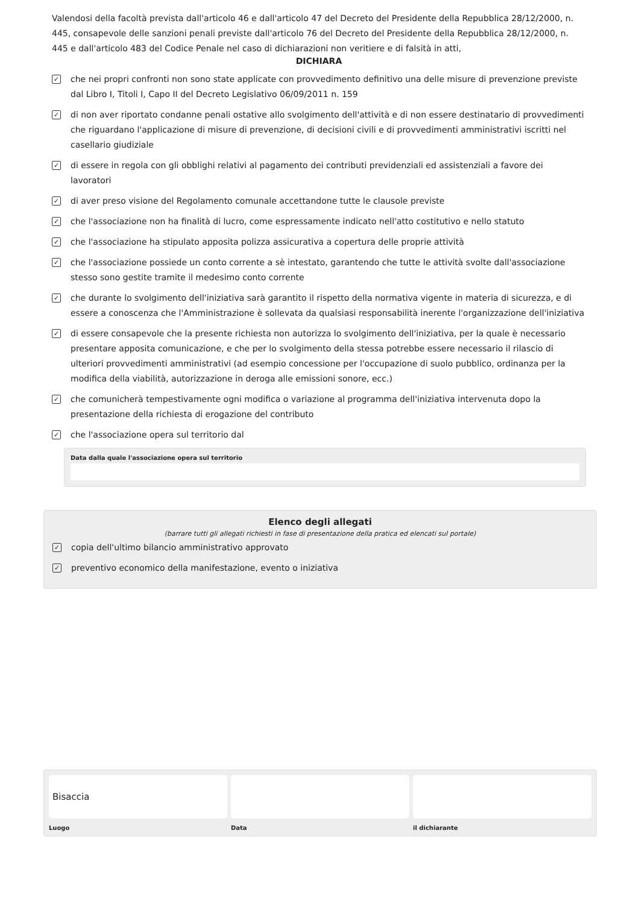Valendosi della facoltà prevista dall'articolo 46 e dall'articolo 47 del Decreto del Presidente della Repubblica 28/12/2000, n. 445, consapevole delle sanzioni penali previste dall'articolo 76 del Decreto del Presidente della Repubblica 28/12/2000, n. 445 e dall'articolo 483 del Codice Penale nel caso di dichiarazioni non veritiere e di falsità in atti,
DICHIARA
✓ che nei propri confronti non sono state applicate con provvedimento definitivo una delle misure di prevenzione previste dal Libro I, Titoli I, Capo II del Decreto Legislativo 06/09/2011 n. 159
✓ di non aver riportato condanne penali ostative allo svolgimento dell'attività e di non essere destinatario di provvedimenti che riguardano l'applicazione di misure di prevenzione, di decisioni civili e di provvedimenti amministrativi iscritti nel casellario giudiziale
✓ di essere in regola con gli obblighi relativi al pagamento dei contributi previdenziali ed assistenziali a favore dei lavoratori
✓ di aver preso visione del Regolamento comunale accettandone tutte le clausole previste
✓ che l'associazione non ha finalità di lucro, come espressamente indicato nell'atto costitutivo e nello statuto
✓ che l'associazione ha stipulato apposita polizza assicurativa a copertura delle proprie attività
✓ che l'associazione possiede un conto corrente a sè intestato, garantendo che tutte le attività svolte dall'associazione stesso sono gestite tramite il medesimo conto corrente
✓ che durante lo svolgimento dell'iniziativa sarà garantito il rispetto della normativa vigente in materia di sicurezza, e di essere a conoscenza che l'Amministrazione è sollevata da qualsiasi responsabilità inerente l'organizzazione dell'iniziativa
✓ di essere consapevole che la presente richiesta non autorizza lo svolgimento dell'iniziativa, per la quale è necessario presentare apposita comunicazione, e che per lo svolgimento della stessa potrebbe essere necessario il rilascio di ulteriori provvedimenti amministrativi (ad esempio concessione per l'occupazione di suolo pubblico, ordinanza per la modifica della viabilità, autorizzazione in deroga alle emissioni sonore, ecc.)
✓ che comunicherà tempestivamente ogni modifica o variazione al programma dell'iniziativa intervenuta dopo la presentazione della richiesta di erogazione del contributo
✓ che l'associazione opera sul territorio dal
Data dalla quale l'associazione opera sul territorio
Elenco degli allegati
(barrare tutti gli allegati richiesti in fase di presentazione della pratica ed elencati sul portale)
✓ copia dell'ultimo bilancio amministrativo approvato
✓ preventivo economico della manifestazione, evento o iniziativa
Bisaccia
Luogo
Data il dichiarante